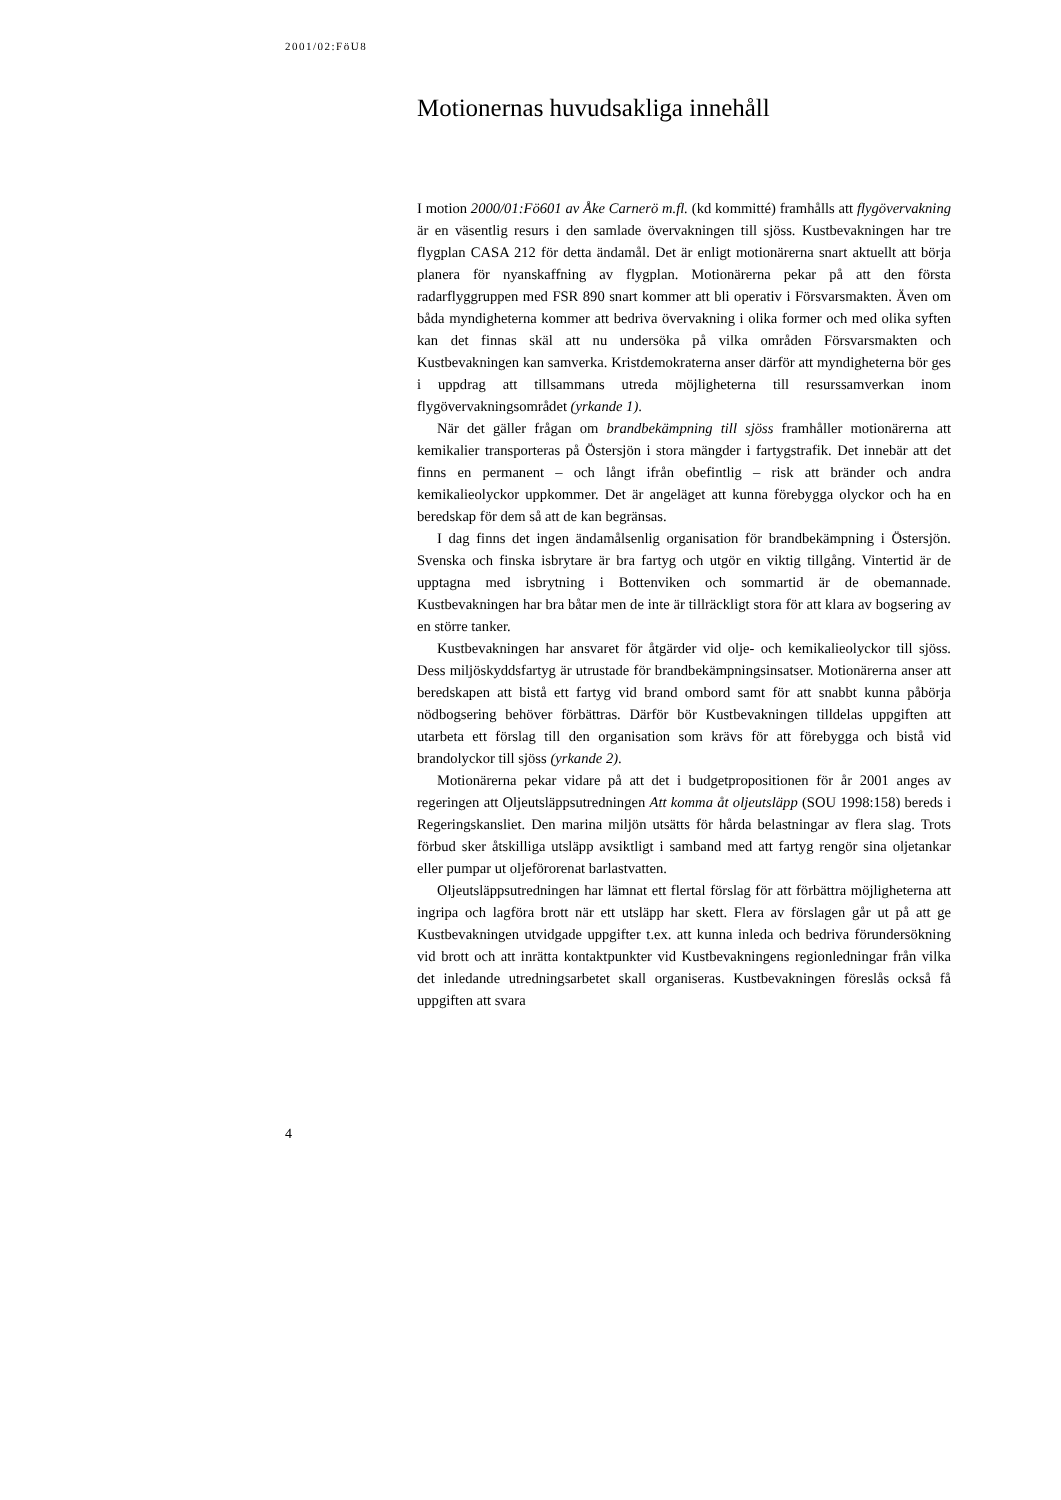2001/02:FöU8
Motionernas huvudsakliga innehåll
I motion 2000/01:Fö601 av Åke Carnerö m.fl. (kd kommitté) framhålls att flygövervakning är en väsentlig resurs i den samlade övervakningen till sjöss. Kustbevakningen har tre flygplan CASA 212 för detta ändamål. Det är enligt motionärerna snart aktuellt att börja planera för nyanskaffning av flygplan. Motionärerna pekar på att den första radarflyggruppen med FSR 890 snart kommer att bli operativ i Försvarsmakten. Även om båda myndigheterna kommer att bedriva övervakning i olika former och med olika syften kan det finnas skäl att nu undersöka på vilka områden Försvarsmakten och Kustbevakningen kan samverka. Kristdemokraterna anser därför att myndigheterna bör ges i uppdrag att tillsammans utreda möjligheterna till resurssamverkan inom flygövervakningsområdet (yrkande 1).
När det gäller frågan om brandbekämpning till sjöss framhåller motionärerna att kemikalier transporteras på Östersjön i stora mängder i fartygstrafik. Det innebär att det finns en permanent – och långt ifrån obefintlig – risk att bränder och andra kemikalieolyckor uppkommer. Det är angeläget att kunna förebygga olyckor och ha en beredskap för dem så att de kan begränsas.
I dag finns det ingen ändamålsenlig organisation för brandbekämpning i Östersjön. Svenska och finska isbrytare är bra fartyg och utgör en viktig tillgång. Vintertid är de upptagna med isbrytning i Bottenviken och sommartid är de obemannade. Kustbevakningen har bra båtar men de inte är tillräckligt stora för att klara av bogsering av en större tanker.
Kustbevakningen har ansvaret för åtgärder vid olje- och kemikalieolyckor till sjöss. Dess miljöskyddsfartyg är utrustade för brandbekämpningsinsatser. Motionärerna anser att beredskapen att bistå ett fartyg vid brand ombord samt för att snabbt kunna påbörja nödbogsering behöver förbättras. Därför bör Kustbevakningen tilldelas uppgiften att utarbeta ett förslag till den organisation som krävs för att förebygga och bistå vid brandolyckor till sjöss (yrkande 2).
Motionärerna pekar vidare på att det i budgetpropositionen för år 2001 anges av regeringen att Oljeutsläppsutredningen Att komma åt oljeutsläpp (SOU 1998:158) bereds i Regeringskansliet. Den marina miljön utsätts för hårda belastningar av flera slag. Trots förbud sker åtskilliga utsläpp avsiktligt i samband med att fartyg rengör sina oljetankar eller pumpar ut oljeförorenat barlastvatten.
Oljeutsläppsutredningen har lämnat ett flertal förslag för att förbättra möjligheterna att ingripa och lagföra brott när ett utsläpp har skett. Flera av förslagen går ut på att ge Kustbevakningen utvidgade uppgifter t.ex. att kunna inleda och bedriva förundersökning vid brott och att inrätta kontaktpunkter vid Kustbevakningens regionledningar från vilka det inledande utredningsarbetet skall organiseras. Kustbevakningen föreslås också få uppgiften att svara
4